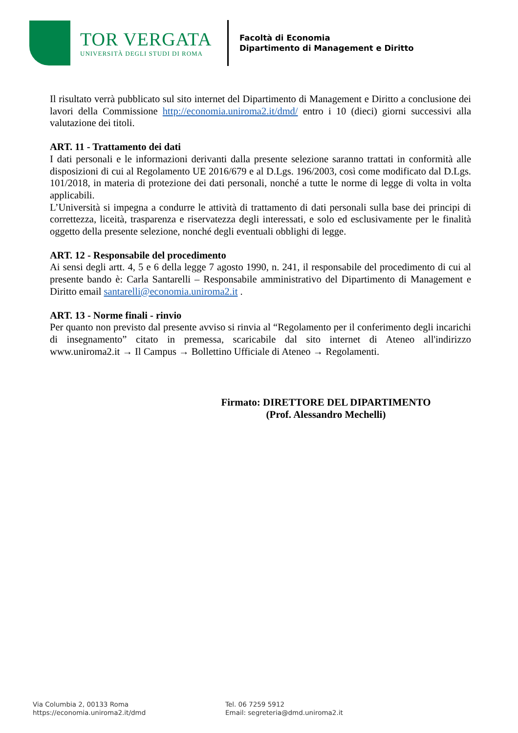TOR VERGATA
UNIVERSITÀ DEGLI STUDI DI ROMA
Facoltà di Economia
Dipartimento di Management e Diritto
Il risultato verrà pubblicato sul sito internet del Dipartimento di Management e Diritto a conclusione dei lavori della Commissione http://economia.uniroma2.it/dmd/ entro i 10 (dieci) giorni successivi alla valutazione dei titoli.
ART. 11 - Trattamento dei dati
I dati personali e le informazioni derivanti dalla presente selezione saranno trattati in conformità alle disposizioni di cui al Regolamento UE 2016/679 e al D.Lgs. 196/2003, così come modificato dal D.Lgs. 101/2018, in materia di protezione dei dati personali, nonché a tutte le norme di legge di volta in volta applicabili.
L’Università si impegna a condurre le attività di trattamento di dati personali sulla base dei principi di correttezza, liceità, trasparenza e riservatezza degli interessati, e solo ed esclusivamente per le finalità oggetto della presente selezione, nonché degli eventuali obblighi di legge.
ART. 12 - Responsabile del procedimento
Ai sensi degli artt. 4, 5 e 6 della legge 7 agosto 1990, n. 241, il responsabile del procedimento di cui al presente bando è: Carla Santarelli – Responsabile amministrativo del Dipartimento di Management e Diritto email santarelli@economia.uniroma2.it .
ART. 13 - Norme finali - rinvio
Per quanto non previsto dal presente avviso si rinvia al “Regolamento per il conferimento degli incarichi di insegnamento” citato in premessa, scaricabile dal sito internet di Ateneo all'indirizzo www.uniroma2.it → Il Campus → Bollettino Ufficiale di Ateneo → Regolamenti.
Firmato: DIRETTORE DEL DIPARTIMENTO
(Prof. Alessandro Mechelli)
Via Columbia 2, 00133 Roma
https://economia.uniroma2.it/dmd
Tel. 06 7259 5912
Email: segreteria@dmd.uniroma2.it